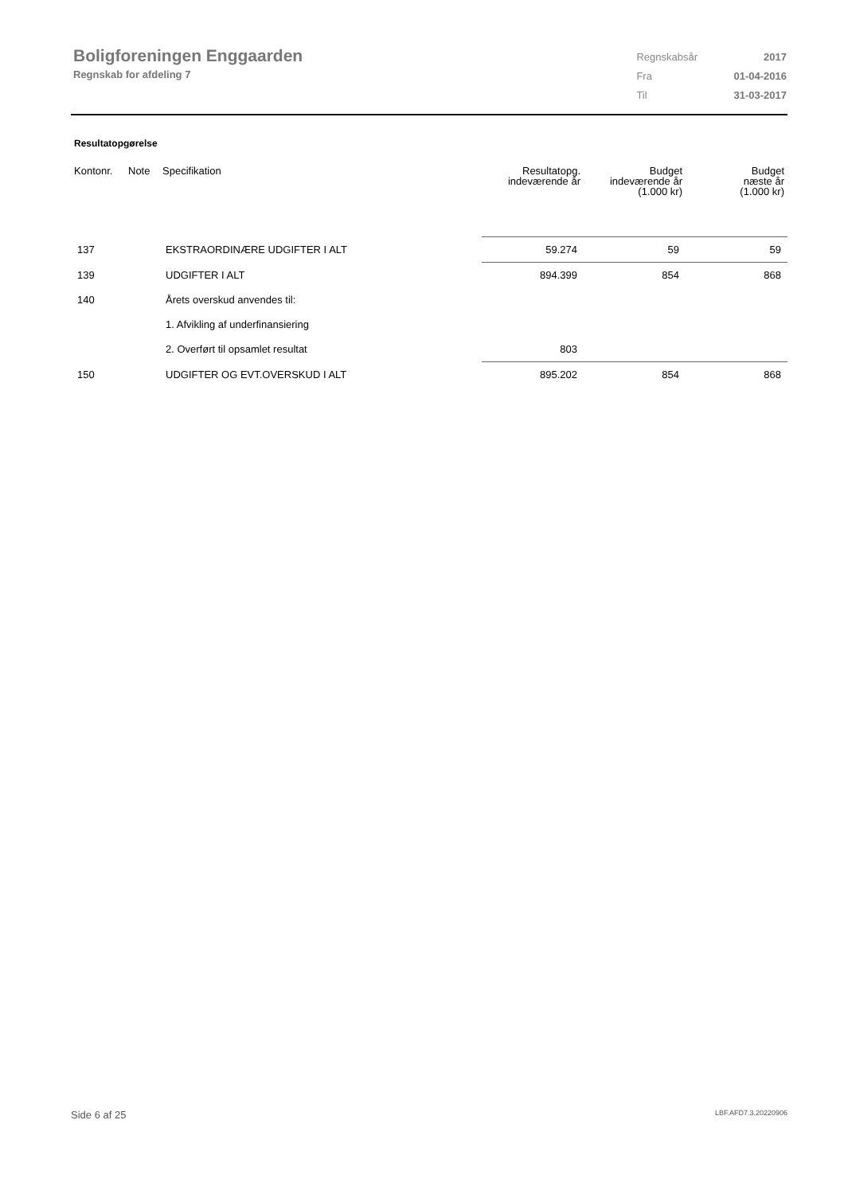Boligforeningen Enggaarden
Regnskab for afdeling 7
| Regnskabsår | 2017 |
| Fra | 01-04-2016 |
| Til | 31-03-2017 |
Resultatopgørelse
| Kontonr. | Note | Specifikation | Resultatopg. indeværende år | Budget indeværende år (1.000 kr) | Budget næste år (1.000 kr) |
| --- | --- | --- | --- | --- | --- |
| 137 | | EKSTRAORDINÆRE UDGIFTER I ALT | 59.274 | 59 | 59 |
| 139 | | UDGIFTER I ALT | 894.399 | 854 | 868 |
| 140 | | Årets overskud anvendes til: | | | |
| | | 1. Afvikling af underfinansiering | | | |
| | | 2. Overført til opsamlet resultat | 803 | | |
| 150 | | UDGIFTER OG EVT.OVERSKUD I ALT | 895.202 | 854 | 868 |
Side 6 af 25 LBF.AFD7.3.20220906